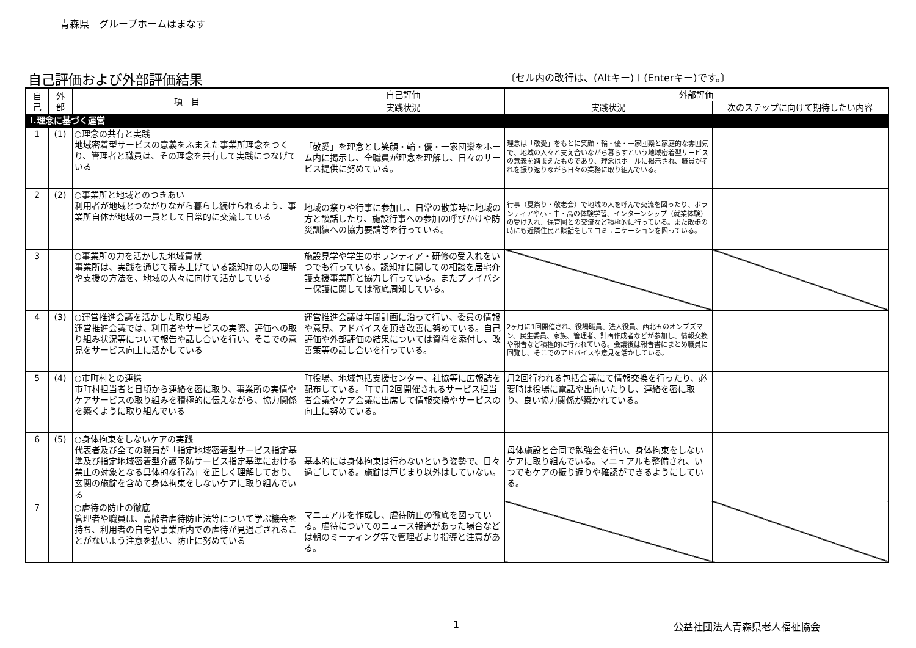青森県　グループホームはまなす
自己評価および外部評価結果
〔セル内の改行は、(Altキー)＋(Enterキー)です。〕
| 自 己 | 外 部 | 項 目 | 自己評価 | 外部評価 | |
| --- | --- | --- | --- | --- | --- |
| | | | 実践状況 | 実践状況 | 次のステップに向けて期待したい内容 |
| Ⅰ.理念に基づく運営 | | | | | |
| 1 | (1) | ○理念の共有と実践 地域密着型サービスの意義をふまえた事業所理念をつくり、管理者と職員は、その理念を共有して実践につなげている | 「敬愛」を理念とし笑顔・輪・優・一家団欒をホーム内に掲示し、全職員が理念を理解し、日々のサービス提供に努めている。 | 理念は「敬愛」をもとに笑顔・輪・優・一家団欒と家庭的な雰囲気で、地域の人々と支え合いながら暮らすという地域密着型サービスの意義を踏まえたものであり、理念はホールに掲示され、職員がそれを振り返りながら日々の業務に取り組んでいる。 | |
| 2 | (2) | ○事業所と地域とのつきあい 利用者が地域とつながりながら暮らし続けられるよう、事業所自体が地域の一員として日常的に交流している | 地域の祭りや行事に参加し、日常の散策時に地域の方と談話したり、施設行事への参加の呼びかけや防災訓練への協力要請等を行っている。 | 行事（夏祭り・敬老会）で地域の人を呼んで交流を図ったり、ボランティアや小・中・高の体験学習、インターンシップ（就業体験）の受け入れ、保育園との交流など積極的に行っている。また散歩の時にも近隣住民と談話をしてコミュニケーションを図っている。 | |
| 3 | | ○事業所の力を活かした地域貢献 事業所は、実践を通じて積み上げている認知症の人の理解や支援の方法を、地域の人々に向けて活かしている | 施設見学や学生のボランティア・研修の受入れをいつでも行っている。認知症に関しての相談を居宅介護支援事業所と協力し行っている。またプライバシー保護に関しては徹底周知している。 | | |
| 4 | (3) | ○運営推進会議を活かした取り組み 運営推進会議では、利用者やサービスの実際、評価への取り組み状況等について報告や話し合いを行い、そこでの意見をサービス向上に活かしている | 運営推進会議は年間計画に沿って行い、委員の情報や意見、アドバイスを頂き改善に努めている。自己評価や外部評価の結果については資料を添付し、改善策等の話し合いを行っている。 | 2ヶ月に1回開催され、役場職員、法人役員、西北五のオンブズマン、民生委員、家族、管理者、計画作成者などが参加し、情報交換や報告など積極的に行われている。会議後は報告書にまとめ職員に回覧し、そこでのアドバイスや意見を活かしている。 | |
| 5 | (4) | ○市町村との連携 市町村担当者と日頃から連絡を密に取り、事業所の実情やケアサービスの取り組みを積極的に伝えながら、協力関係を築くように取り組んでいる | 町役場、地域包括支援センター、社協等に広報誌を配布している。町で月2回開催されるサービス担当者会議やケア会議に出席して情報交換やサービスの向上に努めている。 | 月2回行われる包括会議にて情報交換を行ったり、必要時は役場に電話や出向いたりし、連絡を密に取り、良い協力関係が築かれている。 | |
| 6 | (5) | ○身体拘束をしないケアの実践 代表者及び全ての職員が「指定地域密着型サービス指定基準及び指定地域密着型介護予防サービス指定基準における禁止の対象となる具体的な行為」を正しく理解しており、玄関の施錠を含めて身体拘束をしないケアに取り組んでいる | 基本的には身体拘束は行わないという姿勢で、日々過ごしている。施錠は戸じまり以外はしていない。 | 母体施設と合同で勉強会を行い、身体拘束をしないケアに取り組んでいる。マニュアルも整備され、いつでもケアの振り返りや確認ができるようにしている。 | |
| 7 | | ○虐待の防止の徹底 管理者や職員は、高齢者虐待防止法等について学ぶ機会を持ち、利用者の自宅や事業所内での虐待が見過ごされることがないよう注意を払い、防止に努めている | マニュアルを作成し、虐待防止の徹底を図っている。虐待についてのニュース報道があった場合などは朝のミーティング等で管理者より指導と注意がある。 | | |
1 公益社団法人青森県老人福祉協会